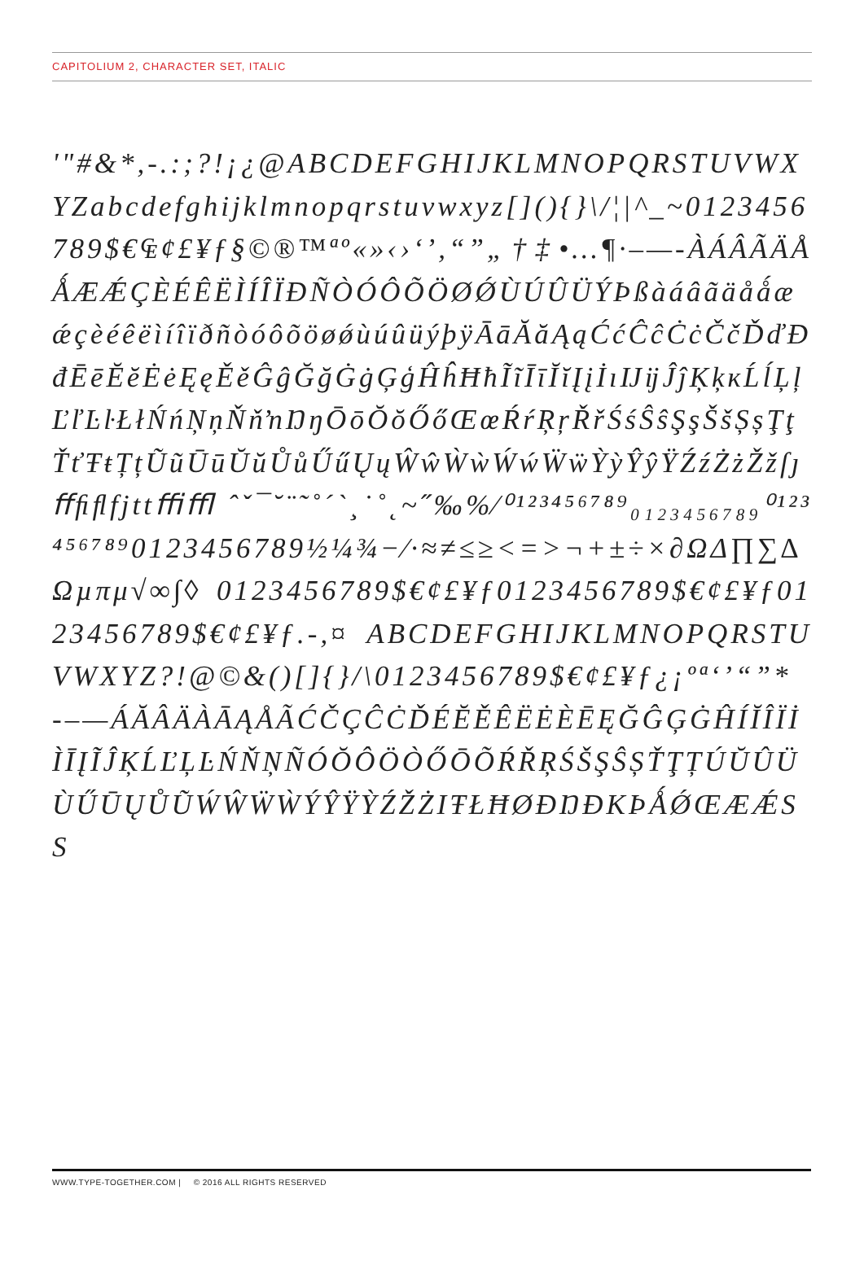CAPITOLIUM 2, CHARACTER SET, ITALIC
'"#&*,-.:;?!¡¿@ABCDEFGHIJKLMNOPQRSTUVWXYZabcdefghijklmnopqrstuvwxyz[](){}\/¦|^_~0123456789$€₠¢£¥ƒ§©®™ªº«»‹›‘’,“”„†‡•…¶·–—-ÀÁÂÃÄÅǺÆǼÇÈÉÊËÌÍÎÏÐÑÒÓÔÕÖØǾÙÚÛÜÝÞßàáâãäåǻæǽçèéêëìíîïðñòóôõöøǿùúûüýþÿĀāĂăĄąĆćĈĉĊċČčĎďĐđĒēĔĕĖėĘęĚěĜĝĞğĠġĢģĤĥĦħĨĩĪīĬĭĮįİıĲĳĴĵĶķĸĹĺĻļĽľĿŀŁłŃńŅņŇňŉŊŋŌōŎŏŐőŒœŔŕŖŗŘřŚśŜŝŞşŠšȘșŢţŤťŦŧȚțŨũŪūŬŭŮůŰűŲųŴŵẀẁẂẃẄẅỲỳŶŷŸŹźŻżŽžſȷﬀﬁﬂfjttﬃﬄ ˆˇ¯˘¨˜˚´`¸˙˚˛~˝‰%⁄⁰¹²³⁴⁵⁶⁷⁸⁹₀₁₂₃₄₅₆₇₈₉⁰¹²³⁴⁵⁶⁷⁸⁹0123456789½¼¾−∕·≈≠≤≥<=>¬+±÷×∂ΩΔ∏∑∆Ωµπμ√∞∫◊ 0123456789$€¢£¥ƒ0123456789$€¢£¥ƒ0123456789$€¢£¥ƒ.-,¤ ABCDEFGHIJKLMNOPQRSTUVWXYZ?!@©&()[]{}/\0123456789$€¢£¥ƒ¿¡ºª‘’“”*-–—ÁĂÂÄÀĀĄÅÃĆČÇĈĊĎÉĔĚÊËĖÈĒĘĞĜĢĠĤÍĬÎÏİÌĪĮĨĴĶĹĽĻĿŃŇŅÑÓŎÔÖÒŐŌÕŔŘŖŚŠŞŜȘŤŢȚÚŬÛÜÙŰŪŲŮŨẂŴẄẀÝŶŸỲŹŽŻIŦŁĦØĐŊÐKÞǺǾŒÆǼSS
WWW.TYPE-TOGETHER.COM | © 2016 ALL RIGHTS RESERVED